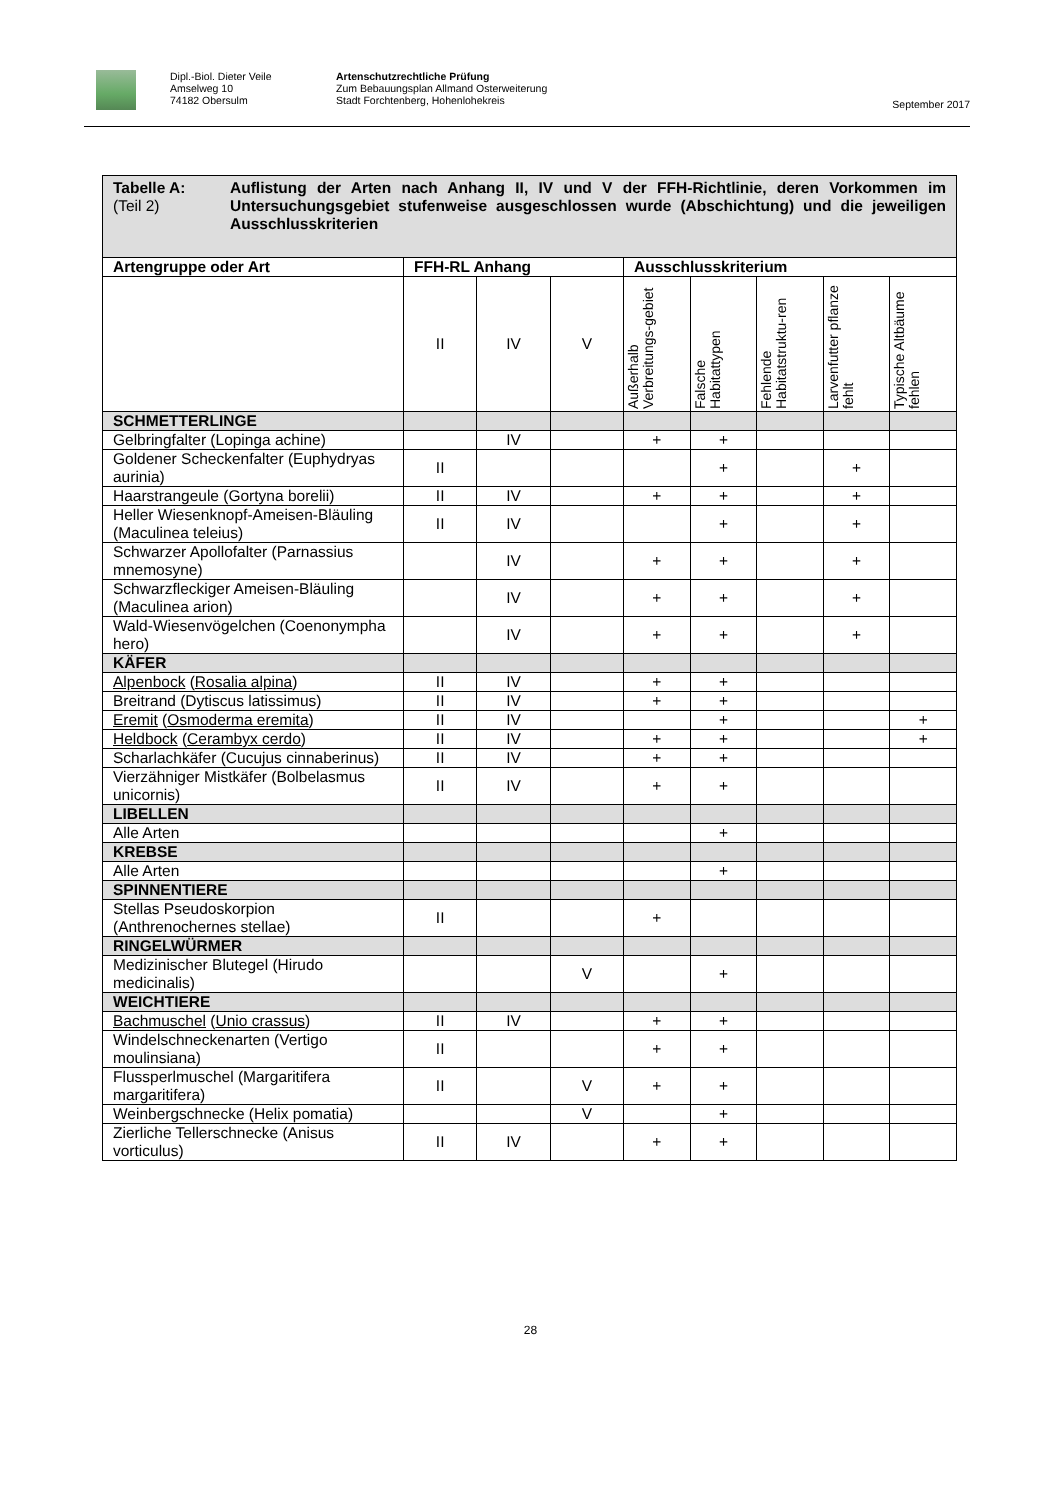Dipl.-Biol. Dieter Veile
Amselweg 10
74182 Obersulm
Artenschutzrechtliche Prüfung
Zum Bebauungsplan Allmand Osterweiterung
Stadt Forchtenberg, Hohenlohekreis
September 2017
| Tabelle A: (Teil 2) Auflistung der Arten nach Anhang II, IV und V der FFH-Richtlinie, deren Vorkommen im Untersuchungsgebiet stufenweise ausgeschlossen wurde (Abschichtung) und die jeweiligen Ausschlusskriterien | | | | | | | | |
| Artengruppe oder Art | FFH-RL Anhang | | | Ausschlusskriterium | | | | |
| | II | IV | V | Außerhalb Verbreitungs-gebiet | Falsche Habitattypen | Fehlende Habitatstruktu-ren | Larvenfutter pflanze fehlt | Typische Altbäume fehlen |
| SCHMETTERLINGE | | | | | | | | |
| Gelbringfalter (Lopinga achine) | | IV | | + | + | | | |
| Goldener Scheckenfalter (Euphydryas aurinia) | II | | | | + | | + | |
| Haarstrangeule (Gortyna borelii) | II | IV | | + | + | | + | |
| Heller Wiesenknopf-Ameisen-Bläuling (Maculinea teleius) | II | IV | | | + | | + | |
| Schwarzer Apollofalter (Parnassius mnemosyne) | | IV | | + | + | | + | |
| Schwarzfleckiger Ameisen-Bläuling (Maculinea arion) | | IV | | + | + | | + | |
| Wald-Wiesenvögelchen (Coenonympha hero) | | IV | | + | + | | + | |
| KÄFER | | | | | | | | |
| Alpenbock ( Rosalia alpina ) | II | IV | | + | + | | | |
| Breitrand (Dytiscus latissimus) | II | IV | | + | + | | | |
| Eremit ( Osmoderma eremita ) | II | IV | | | + | | | + |
| Heldbock ( Cerambyx cerdo ) | II | IV | | + | + | | | + |
| Scharlachkäfer (Cucujus cinnaberinus) | II | IV | | + | + | | | |
| Vierzähniger Mistkäfer (Bolbelasmus unicornis) | II | IV | | + | + | | | |
| LIBELLEN | | | | | | | | |
| Alle Arten | | | | | + | | | |
| KREBSE | | | | | | | | |
| Alle Arten | | | | | + | | | |
| SPINNENTIERE | | | | | | | | |
| Stellas Pseudoskorpion (Anthrenochernes stellae) | II | | | + | | | | |
| RINGELWÜRMER | | | | | | | | |
| Medizinischer Blutegel (Hirudo medicinalis) | | | V | | + | | | |
| WEICHTIERE | | | | | | | | |
| Bachmuschel ( Unio crassus ) | II | IV | | + | + | | | |
| Windelschneckenarten (Vertigo moulinsiana) | II | | | + | + | | | |
| Flussperlmuschel (Margaritifera margaritifera) | II | | V | + | + | | | |
| Weinbergschnecke (Helix pomatia) | | | V | | + | | | |
| Zierliche Tellerschnecke (Anisus vorticulus) | II | IV | | + | + | | | |
28